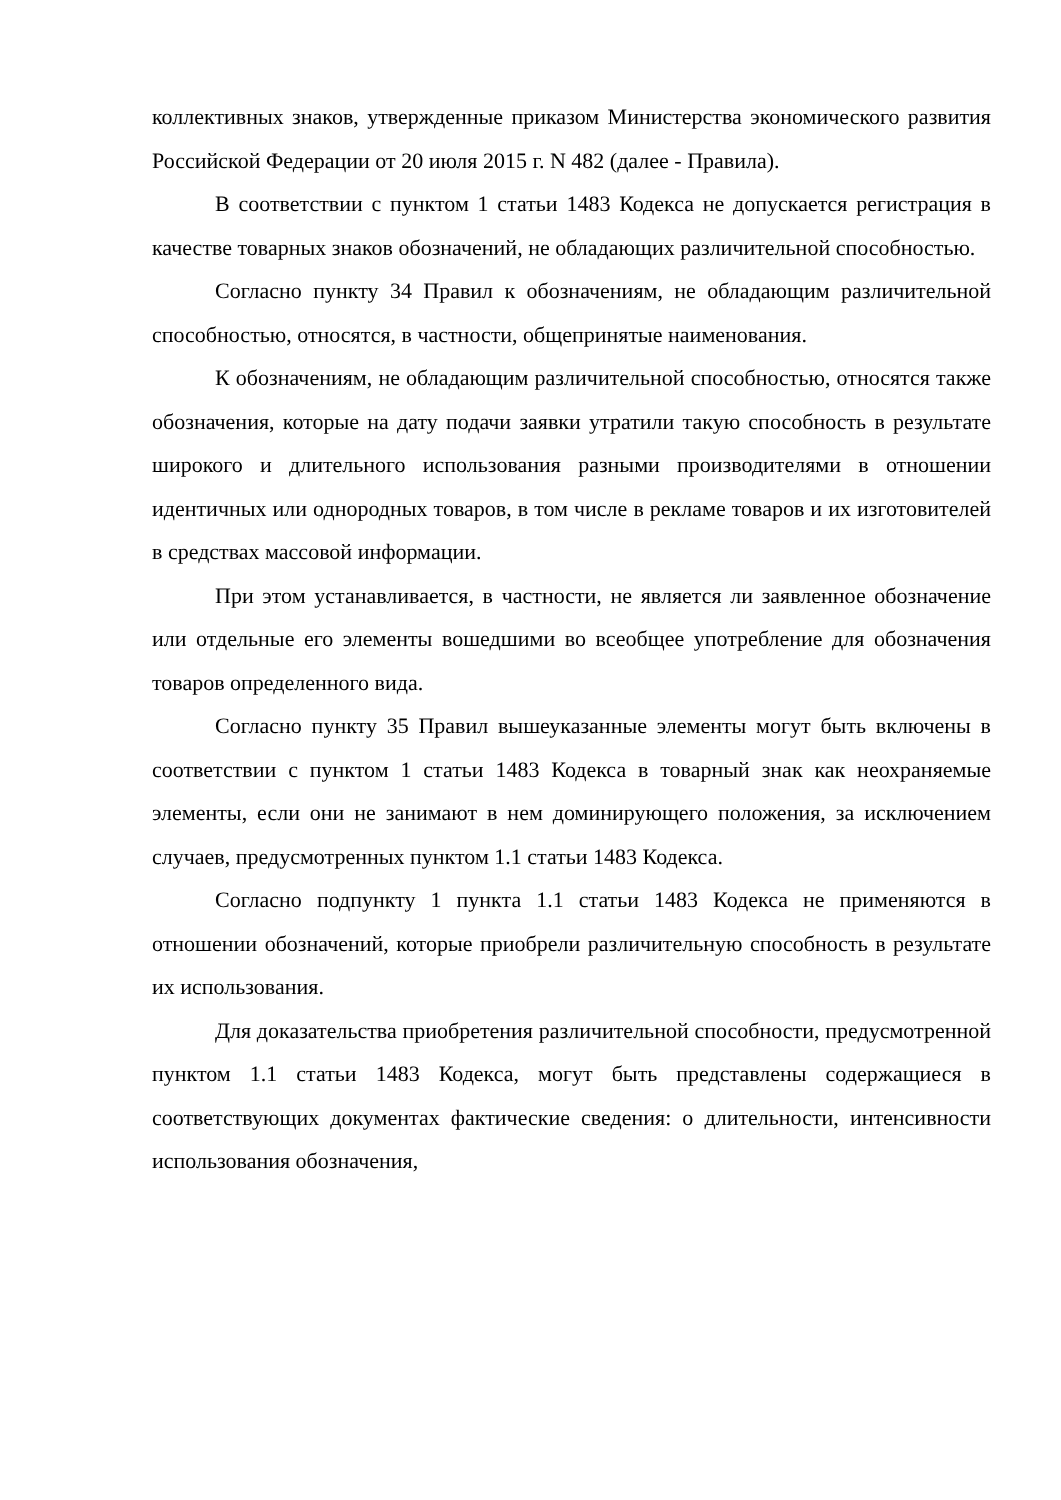коллективных знаков, утвержденные приказом Министерства экономического развития Российской Федерации от 20 июля 2015 г. N 482 (далее - Правила).
В соответствии с пунктом 1 статьи 1483 Кодекса не допускается регистрация в качестве товарных знаков обозначений, не обладающих различительной способностью.
Согласно пункту 34 Правил к обозначениям, не обладающим различительной способностью, относятся, в частности, общепринятые наименования.
К обозначениям, не обладающим различительной способностью, относятся также обозначения, которые на дату подачи заявки утратили такую способность в результате широкого и длительного использования разными производителями в отношении идентичных или однородных товаров, в том числе в рекламе товаров и их изготовителей в средствах массовой информации.
При этом устанавливается, в частности, не является ли заявленное обозначение или отдельные его элементы вошедшими во всеобщее употребление для обозначения товаров определенного вида.
Согласно пункту 35 Правил вышеуказанные элементы могут быть включены в соответствии с пунктом 1 статьи 1483 Кодекса в товарный знак как неохраняемые элементы, если они не занимают в нем доминирующего положения, за исключением случаев, предусмотренных пунктом 1.1 статьи 1483 Кодекса.
Согласно подпункту 1 пункта 1.1 статьи 1483 Кодекса не применяются в отношении обозначений, которые приобрели различительную способность в результате их использования.
Для доказательства приобретения различительной способности, предусмотренной пунктом 1.1 статьи 1483 Кодекса, могут быть представлены содержащиеся в соответствующих документах фактические сведения: о длительности, интенсивности использования обозначения,